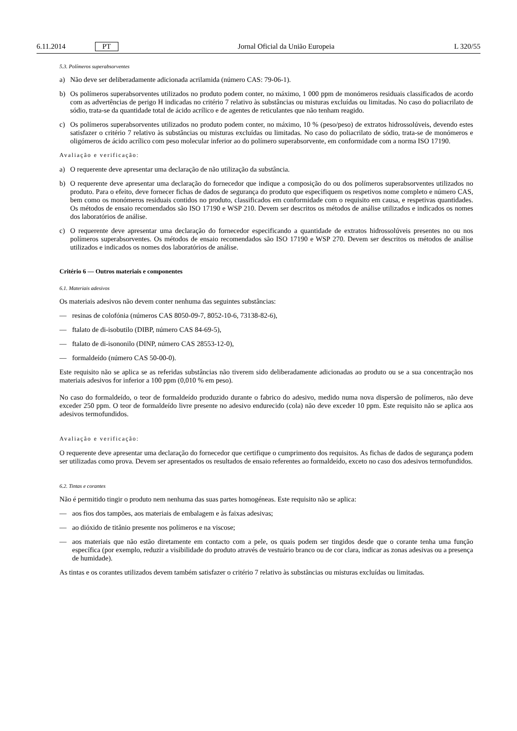6.11.2014 PT Jornal Oficial da União Europeia L 320/55
5.3. Polímeros superabsorventes
a) Não deve ser deliberadamente adicionada acrilamida (número CAS: 79-06-1).
b) Os polímeros superabsorventes utilizados no produto podem conter, no máximo, 1 000 ppm de monómeros residuais classificados de acordo com as advertências de perigo H indicadas no critério 7 relativo às substâncias ou misturas excluídas ou limitadas. No caso do poliacrilato de sódio, trata-se da quantidade total de ácido acrílico e de agentes de reticulantes que não tenham reagido.
c) Os polímeros superabsorventes utilizados no produto podem conter, no máximo, 10 % (peso/peso) de extratos hidrossolúveis, devendo estes satisfazer o critério 7 relativo às substâncias ou misturas excluídas ou limitadas. No caso do poliacrilato de sódio, trata-se de monómeros e oligómeros de ácido acrílico com peso molecular inferior ao do polímero superabsorvente, em conformidade com a norma ISO 17190.
Avaliação e verificação:
a) O requerente deve apresentar uma declaração de não utilização da substância.
b) O requerente deve apresentar uma declaração do fornecedor que indique a composição do ou dos polímeros superabsorventes utilizados no produto. Para o efeito, deve fornecer fichas de dados de segurança do produto que especifiquem os respetivos nome completo e número CAS, bem como os monómeros residuais contidos no produto, classificados em conformidade com o requisito em causa, e respetivas quantidades. Os métodos de ensaio recomendados são ISO 17190 e WSP 210. Devem ser descritos os métodos de análise utilizados e indicados os nomes dos laboratórios de análise.
c) O requerente deve apresentar uma declaração do fornecedor especificando a quantidade de extratos hidrossolúveis presentes no ou nos polímeros superabsorventes. Os métodos de ensaio recomendados são ISO 17190 e WSP 270. Devem ser descritos os métodos de análise utilizados e indicados os nomes dos laboratórios de análise.
Critério 6 — Outros materiais e componentes
6.1. Materiais adesivos
Os materiais adesivos não devem conter nenhuma das seguintes substâncias:
— resinas de colofónia (números CAS 8050-09-7, 8052-10-6, 73138-82-6),
— ftalato de di-isobutilo (DIBP, número CAS 84-69-5),
— ftalato de di-isononilo (DINP, número CAS 28553-12-0),
— formaldeído (número CAS 50-00-0).
Este requisito não se aplica se as referidas substâncias não tiverem sido deliberadamente adicionadas ao produto ou se a sua concentração nos materiais adesivos for inferior a 100 ppm (0,010 % em peso).
No caso do formaldeído, o teor de formaldeído produzido durante o fabrico do adesivo, medido numa nova dispersão de polímeros, não deve exceder 250 ppm. O teor de formaldeído livre presente no adesivo endurecido (cola) não deve exceder 10 ppm. Este requisito não se aplica aos adesivos termofundidos.
Avaliação e verificação:
O requerente deve apresentar uma declaração do fornecedor que certifique o cumprimento dos requisitos. As fichas de dados de segurança podem ser utilizadas como prova. Devem ser apresentados os resultados de ensaio referentes ao formaldeído, exceto no caso dos adesivos termofundidos.
6.2. Tintas e corantes
Não é permitido tingir o produto nem nenhuma das suas partes homogéneas. Este requisito não se aplica:
— aos fios dos tampões, aos materiais de embalagem e às faixas adesivas;
— ao dióxido de titânio presente nos polímeros e na viscose;
— aos materiais que não estão diretamente em contacto com a pele, os quais podem ser tingidos desde que o corante tenha uma função específica (por exemplo, reduzir a visibilidade do produto através de vestuário branco ou de cor clara, indicar as zonas adesivas ou a presença de humidade).
As tintas e os corantes utilizados devem também satisfazer o critério 7 relativo às substâncias ou misturas excluídas ou limitadas.